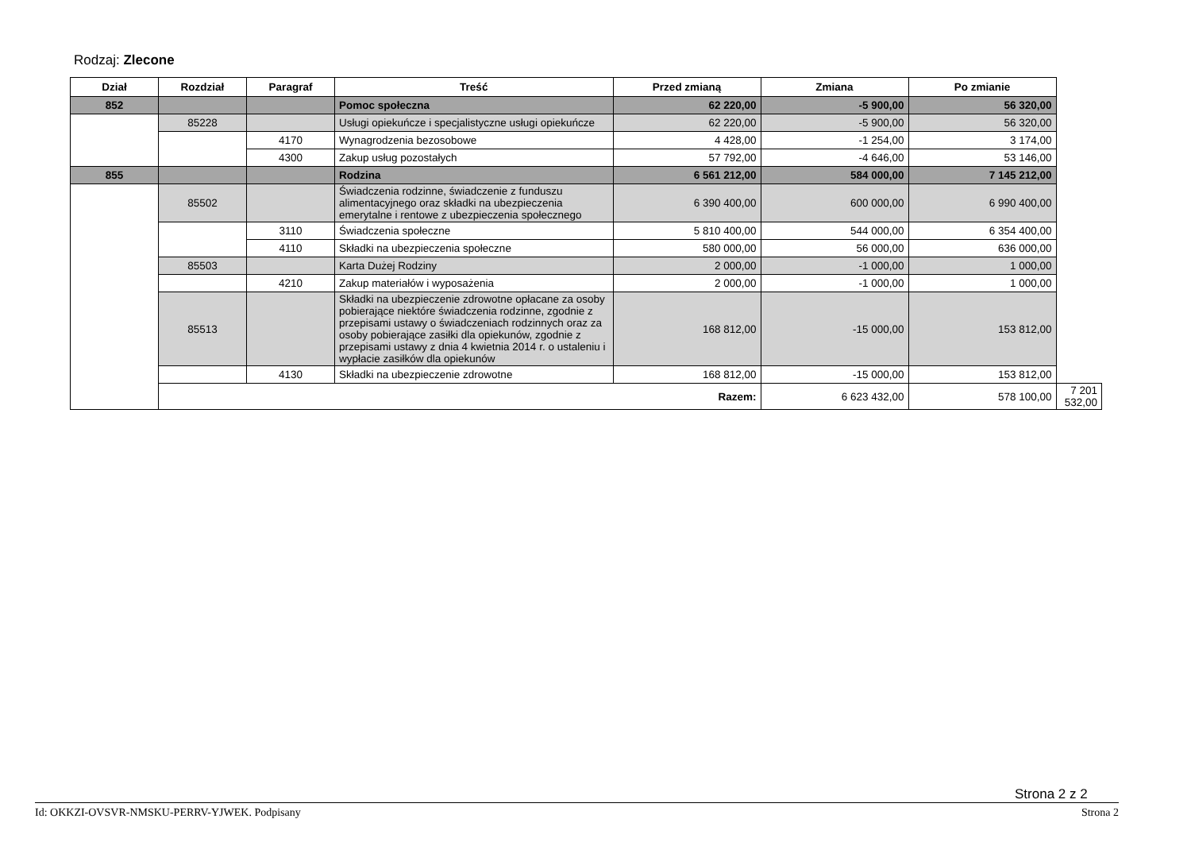Rodzaj: Zlecone
| Dział | Rozdział | Paragraf | Treść | Przed zmianą | Zmiana | Po zmianie | |
| --- | --- | --- | --- | --- | --- | --- | --- |
| 852 | | | Pomoc społeczna | 62 220,00 | -5 900,00 | 56 320,00 | |
| | 85228 | | Usługi opiekuńcze i specjalistyczne usługi opiekuńcze | 62 220,00 | -5 900,00 | 56 320,00 | |
| | | 4170 | Wynagrodzenia bezosobowe | 4 428,00 | -1 254,00 | 3 174,00 | |
| | | 4300 | Zakup usług pozostałych | 57 792,00 | -4 646,00 | 53 146,00 | |
| 855 | | | Rodzina | 6 561 212,00 | 584 000,00 | 7 145 212,00 | |
| | 85502 | | Świadczenia rodzinne, świadczenie z funduszu alimentacyjnego oraz składki na ubezpieczenia emerytalne i rentowe z ubezpieczenia społecznego | 6 390 400,00 | 600 000,00 | 6 990 400,00 | |
| | | 3110 | Świadczenia społeczne | 5 810 400,00 | 544 000,00 | 6 354 400,00 | |
| | | 4110 | Składki na ubezpieczenia społeczne | 580 000,00 | 56 000,00 | 636 000,00 | |
| | 85503 | | Karta Dużej Rodziny | 2 000,00 | -1 000,00 | 1 000,00 | |
| | | 4210 | Zakup materiałów i wyposażenia | 2 000,00 | -1 000,00 | 1 000,00 | |
| | 85513 | | Składki na ubezpieczenie zdrowotne opłacane za osoby pobierające niektóre świadczenia rodzinne, zgodnie z przepisami ustawy o świadczeniach rodzinnych oraz za osoby pobierające zasiłki dla opiekunów, zgodnie z przepisami ustawy z dnia 4 kwietnia 2014 r. o ustaleniu i wypłacie zasiłków dla opiekunów | 168 812,00 | -15 000,00 | 153 812,00 | |
| | | 4130 | Składki na ubezpieczenie zdrowotne | 168 812,00 | -15 000,00 | 153 812,00 | |
| | Razem: | | | | 6 623 432,00 | 578 100,00 | 7 201 532,00 |
Strona 2 z 2
Id: OKKZI-OVSVR-NMSKU-PERRV-YJWEK. Podpisany Strona 2